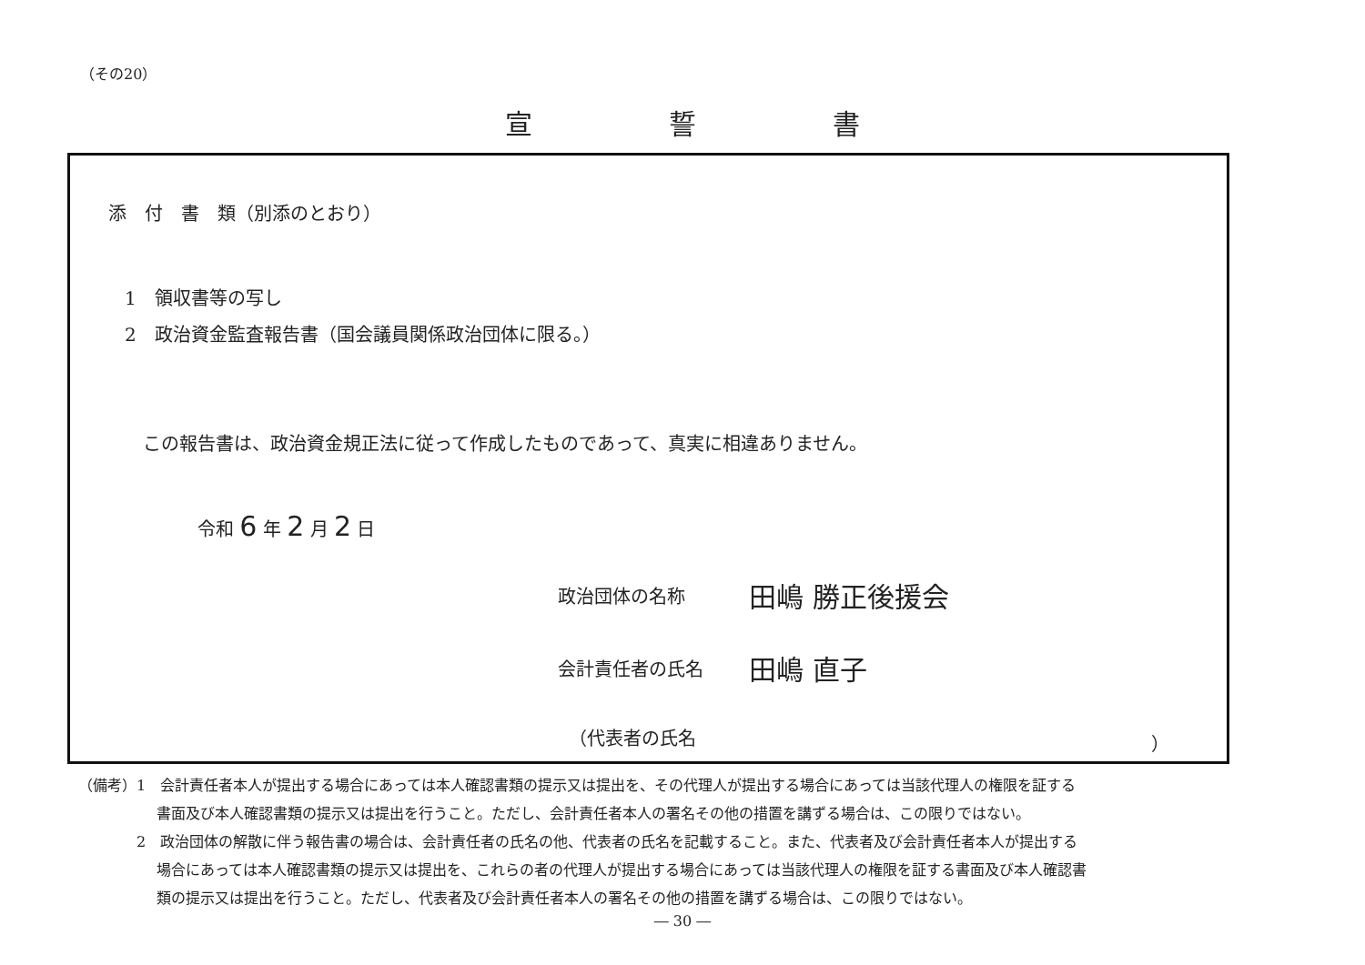（その20）
宣誓書
添　付　書　類（別添のとおり）
1　領収書等の写し
2　政治資金監査報告書（国会議員関係政治団体に限る。）
この報告書は、政治資金規正法に従って作成したものであって、真実に相違ありません。
令和 6 年 2 月 2 日
政治団体の名称 田嶋 勝正後援会
会計責任者の氏名 田嶋 直子
（代表者の氏名 ）
（備考）1　会計責任者本人が提出する場合にあっては本人確認書類の提示又は提出を、その代理人が提出する場合にあっては当該代理人の権限を証する
書面及び本人確認書類の提示又は提出を行うこと。ただし、会計責任者本人の署名その他の措置を講ずる場合は、この限りではない。
2　政治団体の解散に伴う報告書の場合は、会計責任者の氏名の他、代表者の氏名を記載すること。また、代表者及び会計責任者本人が提出する
場合にあっては本人確認書類の提示又は提出を、これらの者の代理人が提出する場合にあっては当該代理人の権限を証する書面及び本人確認書
類の提示又は提出を行うこと。ただし、代表者及び会計責任者本人の署名その他の措置を講ずる場合は、この限りではない。
― 30 ―